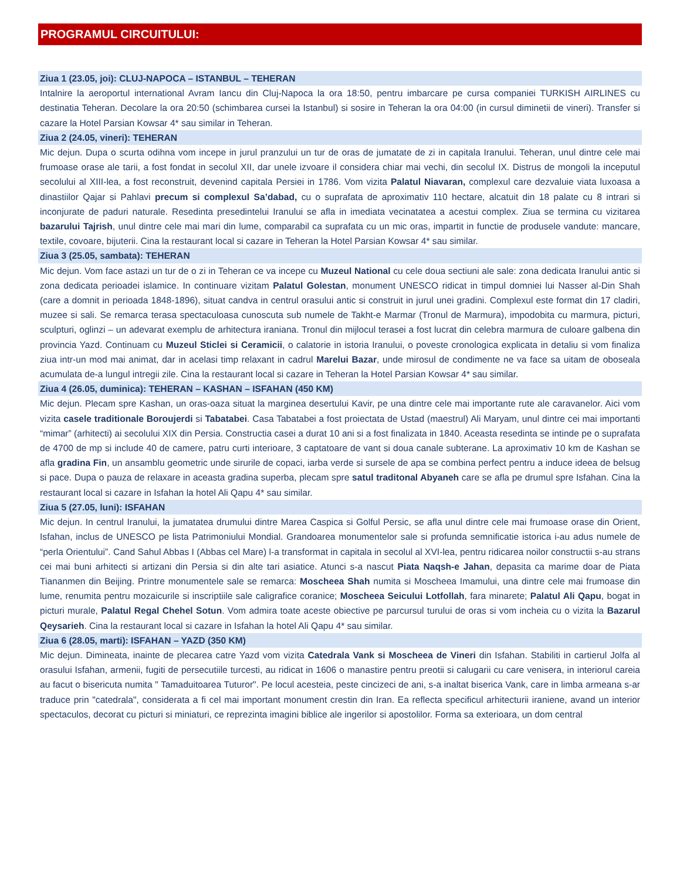PROGRAMUL CIRCUITULUI:
Ziua 1 (23.05, joi): CLUJ-NAPOCA – ISTANBUL – TEHERAN
Intalnire la aeroportul international Avram Iancu din Cluj-Napoca la ora 18:50, pentru imbarcare pe cursa companiei TURKISH AIRLINES cu destinatia Teheran. Decolare la ora 20:50 (schimbarea cursei la Istanbul) si sosire in Teheran la ora 04:00 (in cursul diminetii de vineri). Transfer si cazare la Hotel Parsian Kowsar 4* sau similar in Teheran.
Ziua 2 (24.05, vineri): TEHERAN
Mic dejun. Dupa o scurta odihna vom incepe in jurul pranzului un tur de oras de jumatate de zi in capitala Iranului. Teheran, unul dintre cele mai frumoase orase ale tarii, a fost fondat in secolul XII, dar unele izvoare il considera chiar mai vechi, din secolul IX. Distrus de mongoli la inceputul secolului al XIII-lea, a fost reconstruit, devenind capitala Persiei in 1786. Vom vizita Palatul Niavaran, complexul care dezvaluie viata luxoasa a dinastiilor Qajar si Pahlavi precum si complexul Sa’dabad, cu o suprafata de aproximativ 110 hectare, alcatuit din 18 palate cu 8 intrari si inconjurate de paduri naturale. Resedinta presedintelui Iranului se afla in imediata vecinatatea a acestui complex. Ziua se termina cu vizitarea bazarului Tajrish, unul dintre cele mai mari din lume, comparabil ca suprafata cu un mic oras, impartit in functie de produsele vandute: mancare, textile, covoare, bijuterii. Cina la restaurant local si cazare in Teheran la Hotel Parsian Kowsar 4* sau similar.
Ziua 3 (25.05, sambata): TEHERAN
Mic dejun. Vom face astazi un tur de o zi in Teheran ce va incepe cu Muzeul National cu cele doua sectiuni ale sale: zona dedicata Iranului antic si zona dedicata perioadei islamice. In continuare vizitam Palatul Golestan, monument UNESCO ridicat in timpul domniei lui Nasser al-Din Shah (care a domnit in perioada 1848-1896), situat candva in centrul orasului antic si construit in jurul unei gradini. Complexul este format din 17 cladiri, muzee si sali. Se remarca terasa spectaculoasa cunoscuta sub numele de Takht-e Marmar (Tronul de Marmura), impodobita cu marmura, picturi, sculpturi, oglinzi – un adevarat exemplu de arhitectura iraniana. Tronul din mijlocul terasei a fost lucrat din celebra marmura de culoare galbena din provincia Yazd. Continuam cu Muzeul Sticlei si Ceramicii, o calatorie in istoria Iranului, o poveste cronologica explicata in detaliu si vom finaliza ziua intr-un mod mai animat, dar in acelasi timp relaxant in cadrul Marelui Bazar, unde mirosul de condimente ne va face sa uitam de oboseala acumulata de-a lungul intregii zile. Cina la restaurant local si cazare in Teheran la Hotel Parsian Kowsar 4* sau similar.
Ziua 4 (26.05, duminica): TEHERAN – KASHAN – ISFAHAN (450 KM)
Mic dejun. Plecam spre Kashan, un oras-oaza situat la marginea desertului Kavir, pe una dintre cele mai importante rute ale caravanelor. Aici vom vizita casele traditionale Boroujerdi si Tabatabei. Casa Tabatabei a fost proiectata de Ustad (maestrul) Ali Maryam, unul dintre cei mai importanti “mimar” (arhitecti) ai secolului XIX din Persia. Constructia casei a durat 10 ani si a fost finalizata in 1840. Aceasta resedinta se intinde pe o suprafata de 4700 de mp si include 40 de camere, patru curti interioare, 3 captatoare de vant si doua canale subterane. La aproximativ 10 km de Kashan se afla gradina Fin, un ansamblu geometric unde sirurile de copaci, iarba verde si sursele de apa se combina perfect pentru a induce ideea de belsug si pace. Dupa o pauza de relaxare in aceasta gradina superba, plecam spre satul traditonal Abyaneh care se afla pe drumul spre Isfahan. Cina la restaurant local si cazare in Isfahan la hotel Ali Qapu 4* sau similar.
Ziua 5 (27.05, luni): ISFAHAN
Mic dejun. In centrul Iranului, la jumatatea drumului dintre Marea Caspica si Golful Persic, se afla unul dintre cele mai frumoase orase din Orient, Isfahan, inclus de UNESCO pe lista Patrimoniului Mondial. Grandoarea monumentelor sale si profunda semnificatie istorica i-au adus numele de “perla Orientului”. Cand Sahul Abbas I (Abbas cel Mare) l-a transformat in capitala in secolul al XVI-lea, pentru ridicarea noilor constructii s-au strans cei mai buni arhitecti si artizani din Persia si din alte tari asiatice. Atunci s-a nascut Piata Naqsh-e Jahan, depasita ca marime doar de Piata Tiananmen din Beijing. Printre monumentele sale se remarca: Moscheea Shah numita si Moscheea Imamului, una dintre cele mai frumoase din lume, renumita pentru mozaicurile si inscriptiile sale caligrafice coranice; Moscheea Seicului Lotfollah, fara minarete; Palatul Ali Qapu, bogat in picturi murale, Palatul Regal Chehel Sotun. Vom admira toate aceste obiective pe parcursul turului de oras si vom incheia cu o vizita la Bazarul Qeysarieh. Cina la restaurant local si cazare in Isfahan la hotel Ali Qapu 4* sau similar.
Ziua 6 (28.05, marti): ISFAHAN – YAZD (350 KM)
Mic dejun. Dimineata, inainte de plecarea catre Yazd vom vizita Catedrala Vank si Moscheea de Vineri din Isfahan. Stabiliti in cartierul Jolfa al orasului Isfahan, armenii, fugiti de persecutiile turcesti, au ridicat in 1606 o manastire pentru preotii si calugarii cu care venisera, in interiorul careia au facut o bisericuta numita " Tamaduitoarea Tuturor". Pe locul acesteia, peste cincizeci de ani, s-a inaltat biserica Vank, care in limba armeana s-ar traduce prin "catedrala", considerata a fi cel mai important monument crestin din Iran. Ea reflecta specificul arhitecturii iraniene, avand un interior spectaculos, decorat cu picturi si miniaturi, ce reprezinta imagini biblice ale ingerilor si apostolilor. Forma sa exterioara, un dom central